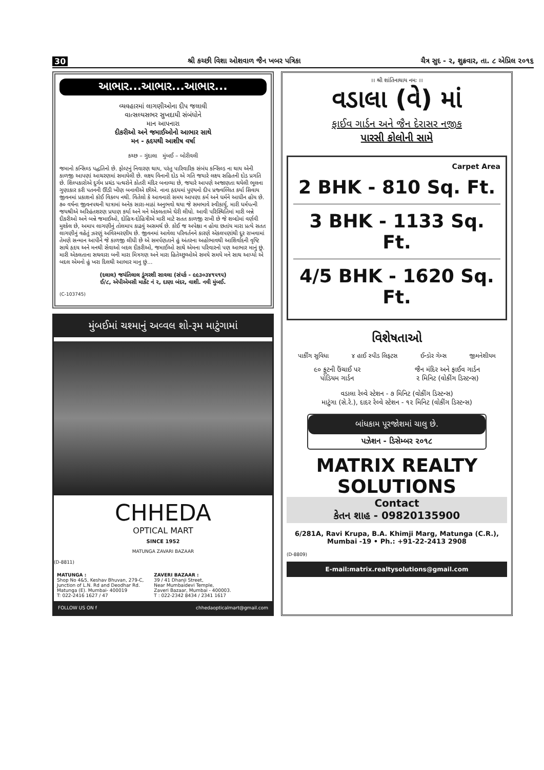30 શ્રી કચ્છી વિશા ઓશવાળ જૈન ખબર પત્રિકા ચૈત્ર સુદ - ૨, શુક્રવાર, તા. ૮ એપ્રિલ ૨૦૧૬
આભાર...આભાર...આભાર...
વ્યવહારમાં લાગણીઓના દીપ જલાવી
વાત્સલ્યસભર સુખદાયી સંબંધોને
માન આપનારા
દીકરીઓ અને જમાઈઓનો આભાર સાથે
મન - હૃદયથી આશીષ વર્ષા
કચ્છ – ગુંદાલા મુંબઈ – બોરીવલી
જમાનો કન્સિલ્ડ પદ્ધતિનો છે. ફોલ્ટનું નિવારણ થાય, પરંતુ પારિવારિક સંબંધ કન્સિલ્ડ ના થાય એની કાળજી આપણાં આચરણમાં સમાયેલી છે. લક્ષ્ય વિનાની દોડ એ ગતિ જયારે લક્ષ્ય સહિતની દોડ પ્રગતિ છે. શિલ્પકારોએ દુર્ગમ પ્રચંડ પત્થરોને કોતરી મંદિર બનાવ્યા છે, જયારે આપણે અજાણતા થયેલી ભૂલના ગુણાકાર કરી પતનની ઊંડી ખીણ બનાવીએ છીએ. નાના હૃદયમાં પુણ્યનો દીપ પ્રજ્વલ્લિત કર્યા સિવાય જીવનમાં પ્રકાશનો કોઈ વિકલ્પ નથી. વિતેલો કે આવનારો સમય આપણા કર્મ અને ધર્મને આધીન હોય છે. ૭૦ વર્ષના જીવનપથની યાત્રામાં અનેક સારા-માઠાં અનુભવો થયા જે સમભાવે સ્વીકાર્યુ, મારી ધર્મપત્ની જયશ્રીએ અરિહંતશરણ પ્રયાણ કર્યા અને મને એકલતાએ ઘેરી લીધો. આવી પરિસ્થિતિમાં મારી બન્ને દીકરીઓ અને બન્ને જમાઈઓ, દોહિત્ર-દોહિત્રીએ મારી માટે સતત કાળજી રાખી છે જે શબ્દોમાં વર્ણવી મુશ્કેલ છે, અમાપ લાગણીનું તોલમાપ કાઢવું અસમર્થ છે. કોઈ જ અપેક્ષા ન હોવા છતાંય મારા પ્રત્યે સતત લાગણીનું વહેતું ઝરણું અવિસ્મરણીય છે. જીવનમાં આવેલા પરિવર્તનને કારણે એકલપણાંથી દૂર રાખવામાં તેમણે સન્માન આપીને જે કાળજી લીધી છે એ સમર્પણતાને હું અંતરના અહોભાવથી આશિર્વાદની વૃષ્ટિ સાથે હૃદય અને મનથી સેવાઓ બદલ દીકરીઓ, જમાઈઓ સાથે એમના પરિવારનો પણ આભાર માનું છું. મારી એકલતાના સથવારા બની મારા મિત્રગણ અને મારા હિતેચ્છુઓએ સમયે સમયે મને સાથ આપ્યો એ બદલ એમનો હું ખરા દિલથી આભાર માનુ છું...
(દલાલ) જયંતિલાલ ડુંગરશી સાવલા (સંપર્ક - ૯૯૩૦૩૪૧૫૧૫)
ઈ/૮, એપીએમસી માર્કેટ નં ૨, દાણા બંદર, વાશી. નવી મુંબઈ.
(C-103745)
મુંબઈમાં ચશ્માનું અવ્વલ શો-રૂમ માટુંગામાં
CHHEDA
OPTICAL MART
SINCE 1952
MATUNGA ZAVARI BAZAAR
(D-8811)
MATUNGA :
Shop No 4&5, Keshav Bhuvan, 279-C,
Junction of L.N. Rd and Deodhar Rd.
Matunga (E). Mumbai- 400019
T: 022-2416 1627 / 47
ZAVERI BAZAAR :
39 / 41 Dhanji Street,
Near Mumbaidevi Temple,
Zaveri Bazaar, Mumbai - 400003.
T : 022-2342 8434 / 2341 1617
FOLLOW US ON f chhedaopticalmart@gmail.com
।। શ્રી શાંતિનાથાય નમઃ ।।
વડાલા (વે) માં
ફાઈવ ગાર્ડન અને જૈન દેરાસર નજીક
પારસી કોલોની સામે
Carpet Area
2 BHK - 810 Sq. Ft.
3 BHK - 1133 Sq. Ft.
4/5 BHK - 1620 Sq. Ft.
વિશેષતાઓ
પાર્કીંગ સુવિધા ૪ હાઈ સ્પીડ લિફ્ટસ ઈન્ડોર ગેમ્સ જીમનેશીયમ
૯૦ ફુટની ઉંચાઈ પર
પોડિયમ ગાર્ડન જૈન મંદિર અને ફાઈવ ગાર્ડન
૨ મિનિટ (વોકીંગ ડિસ્ટન્સ)
વડાલા રેલ્વે સ્ટેશન - ૭ મિનિટ (વોકીંગ ડિસ્ટન્સ)
માટુંગા (સે.રે.), દાદર રેલ્વે સ્ટેશન - ૧૨ મિનિટ (વોકીંગ ડિસ્ટન્સ)
બાંધકામ પૂરજોશમાં ચાલુ છે.
પઝેશન - ડિસેમ્બર ૨૦૧૮
MATRIX REALTY SOLUTIONS
Contact
કેતન શાહ - 09820135900
6/281A, Ravi Krupa, B.A. Khimji Marg, Matunga (C.R.),
Mumbai -19 • Ph.: +91-22-2413 2908
(D-8809)
E-mail:matrix.realtysolutions@gmail.com